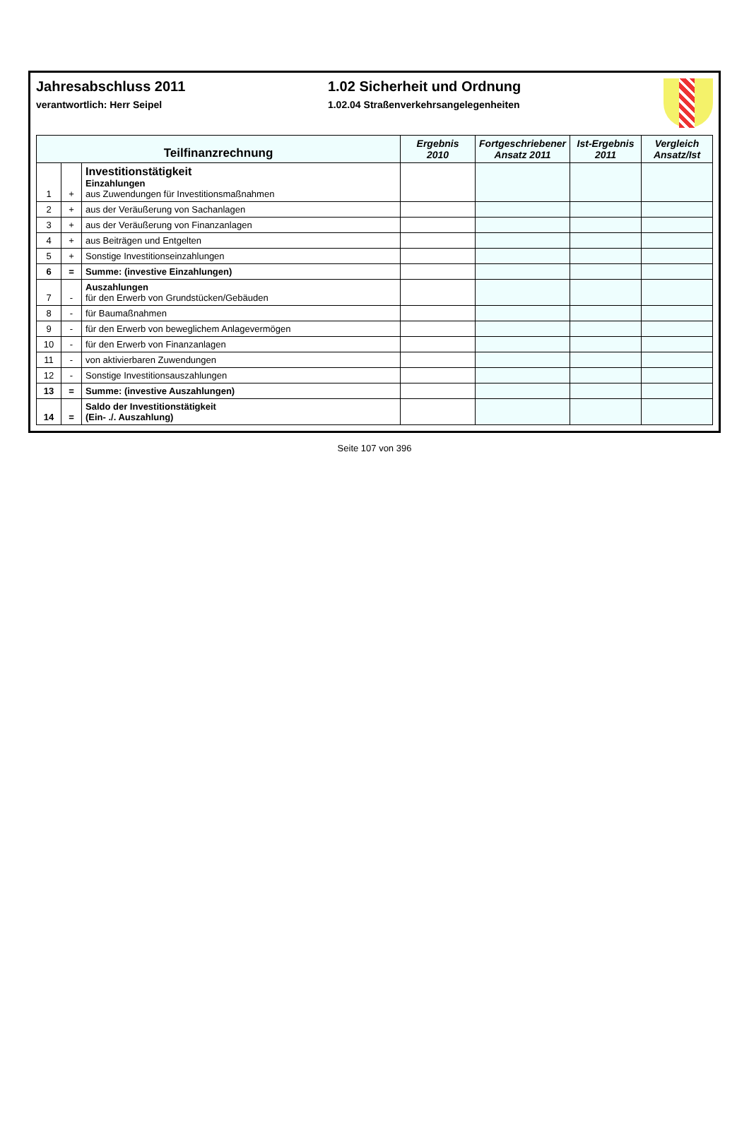Jahresabschluss 2011
verantwortlich: Herr Seipel
1.02 Sicherheit und Ordnung
1.02.04 Straßenverkehrsangelegenheiten
| Teilfinanzrechnung | | | Ergebnis 2010 | Fortgeschriebener Ansatz 2011 | Ist-Ergebnis 2011 | Vergleich Ansatz/Ist |
| --- | --- | --- | --- | --- | --- | --- |
| 1 | + | Investitionstätigkeit Einzahlungen aus Zuwendungen für Investitionsmaßnahmen | | | | |
| 2 | + | aus der Veräußerung von Sachanlagen | | | | |
| 3 | + | aus der Veräußerung von Finanzanlagen | | | | |
| 4 | + | aus Beiträgen und Entgelten | | | | |
| 5 | + | Sonstige Investitionseinzahlungen | | | | |
| 6 | = | Summe: (investive Einzahlungen) | | | | |
| 7 | - | Auszahlungen für den Erwerb von Grundstücken/Gebäuden | | | | |
| 8 | - | für Baumaßnahmen | | | | |
| 9 | - | für den Erwerb von beweglichem Anlagevermögen | | | | |
| 10 | - | für den Erwerb von Finanzanlagen | | | | |
| 11 | - | von aktivierbaren Zuwendungen | | | | |
| 12 | - | Sonstige Investitionsauszahlungen | | | | |
| 13 | = | Summe: (investive Auszahlungen) | | | | |
| 14 | = | Saldo der Investitionstätigkeit (Ein- ./. Auszahlung) | | | | |
Seite 107 von 396